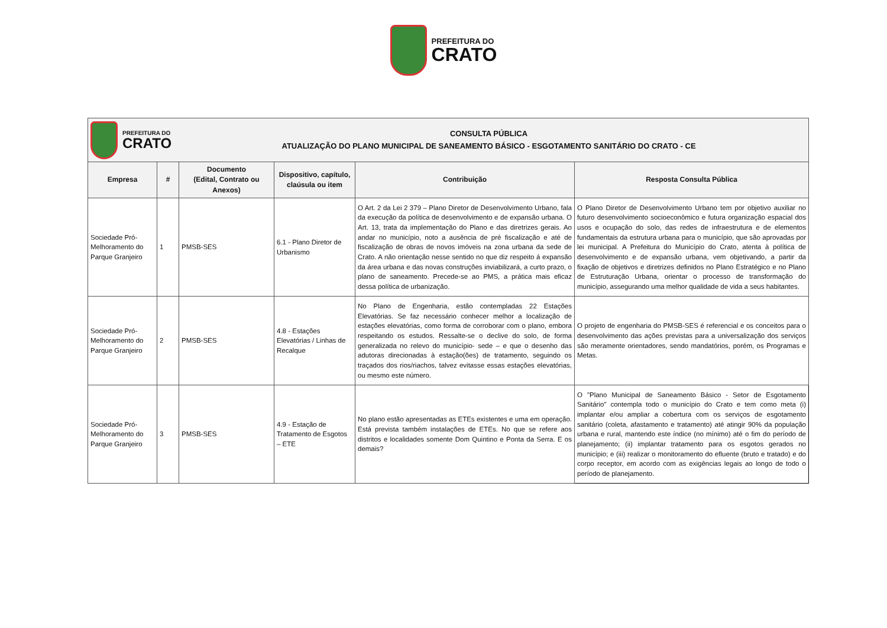PREFEITURA DO
CRATO
| PREFEITURA DO CRATO CONSULTA PÚBLICA ATUALIZAÇÃO DO PLANO MUNICIPAL DE SANEAMENTO BÁSICO - ESGOTAMENTO SANITÁRIO DO CRATO - CE | | | | | |
| Empresa | # | Documento (Edital, Contrato ou Anexos) | Dispositivo, capítulo, claúsula ou item | Contribuição | Resposta Consulta Pública |
| Sociedade Pró-Melhoramento do Parque Granjeiro | 1 | PMSB-SES | 6.1 - Plano Diretor de Urbanismo | O Art. 2 da Lei 2 379 – Plano Diretor de Desenvolvimento Urbano, fala da execução da política de desenvolvimento e de expansão urbana. O Art. 13, trata da implementação do Plano e das diretrizes gerais. Ao andar no município, noto a ausência de pré fiscalização e até de fiscalização de obras de novos imóveis na zona urbana da sede de Crato. A não orientação nesse sentido no que diz respeito á expansão da área urbana e das novas construções inviabilizará, a curto prazo, o plano de saneamento. Precede-se ao PMS, a prática mais eficaz dessa política de urbanização. | O Plano Diretor de Desenvolvimento Urbano tem por objetivo auxiliar no futuro desenvolvimento socioeconômico e futura organização espacial dos usos e ocupação do solo, das redes de infraestrutura e de elementos fundamentais da estrutura urbana para o município, que são aprovadas por lei municipal. A Prefeitura do Município do Crato, atenta à política de desenvolvimento e de expansão urbana, vem objetivando, a partir da fixação de objetivos e diretrizes definidos no Plano Estratégico e no Plano de Estruturação Urbana, orientar o processo de transformação do município, assegurando uma melhor qualidade de vida a seus habitantes. |
| Sociedade Pró-Melhoramento do Parque Granjeiro | 2 | PMSB-SES | 4.8 - Estações Elevatórias / Linhas de Recalque | No Plano de Engenharia, estão contempladas 22 Estações Elevatórias. Se faz necessário conhecer melhor a localização de estações elevatórias, como forma de corroborar com o plano, embora respeitando os estudos. Ressalte-se o declive do solo, de forma generalizada no relevo do município- sede – e que o desenho das adutoras direcionadas à estação(ões) de tratamento, seguindo os traçados dos rios/riachos, talvez evitasse essas estações elevatórias, ou mesmo este número. | O projeto de engenharia do PMSB-SES é referencial e os conceitos para o desenvolvimento das ações previstas para a universalização dos serviços são meramente orientadores, sendo mandatórios, porém, os Programas e Metas. |
| Sociedade Pró-Melhoramento do Parque Granjeiro | 3 | PMSB-SES | 4.9 - Estação de Tratamento de Esgotos – ETE | No plano estão apresentadas as ETEs existentes e uma em operação. Está prevista também instalações de ETEs. No que se refere aos distritos e localidades somente Dom Quintino e Ponta da Serra. E os demais? | O "Plano Municipal de Saneamento Básico - Setor de Esgotamento Sanitário" contempla todo o município do Crato e tem como meta (i) implantar e/ou ampliar a cobertura com os serviços de esgotamento sanitário (coleta, afastamento e tratamento) até atingir 90% da população urbana e rural, mantendo este índice (no mínimo) até o fim do período de planejamento; (ii) implantar tratamento para os esgotos gerados no município; e (iii) realizar o monitoramento do efluente (bruto e tratado) e do corpo receptor, em acordo com as exigências legais ao longo de todo o período de planejamento. |